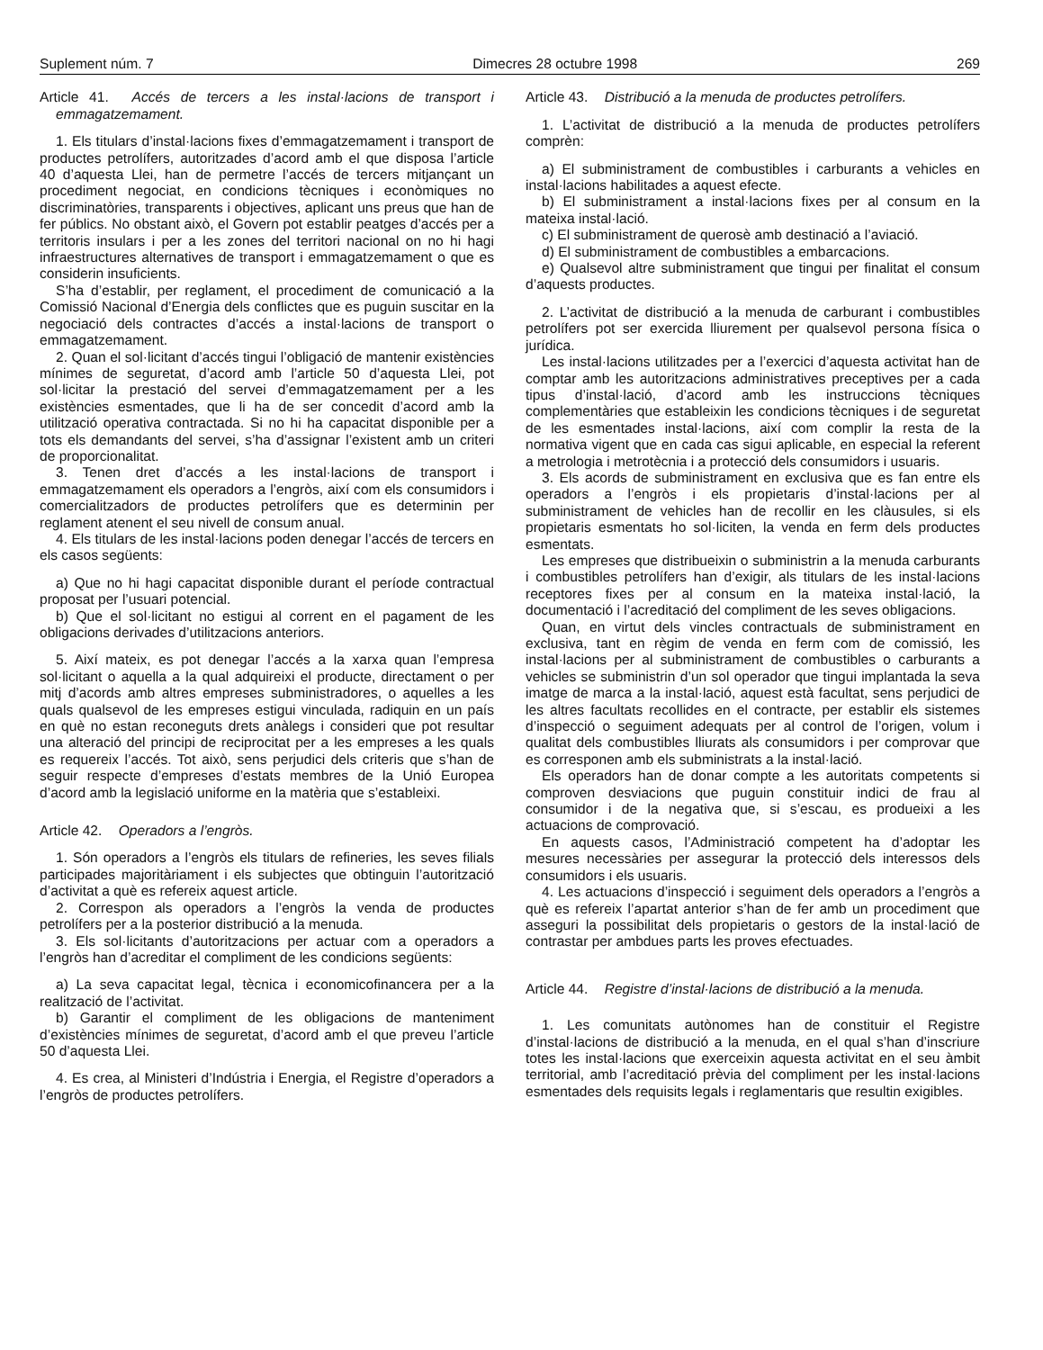Suplement núm. 7 Dimecres 28 octubre 1998 269
Article 41. Accés de tercers a les instal·lacions de transport i emmagatzemament.
1. Els titulars d’instal·lacions fixes d’emmagatzemament i transport de productes petrolífers, autoritzades d’acord amb el que disposa l’article 40 d’aquesta Llei, han de permetre l’accés de tercers mitjançant un procediment negociat, en condicions tècniques i econòmiques no discriminatòries, transparents i objectives, aplicant uns preus que han de fer públics. No obstant això, el Govern pot establir peatges d’accés per a territoris insulars i per a les zones del territori nacional on no hi hagi infraestructures alternatives de transport i emmagatzemament o que es considerin insuficients.
S’ha d’establir, per reglament, el procediment de comunicació a la Comissió Nacional d’Energia dels conflictes que es puguin suscitar en la negociació dels contractes d’accés a instal·lacions de transport o emmagatzemament.
2. Quan el sol·licitant d’accés tingui l’obligació de mantenir existències mínimes de seguretat, d’acord amb l’article 50 d’aquesta Llei, pot sol·licitar la prestació del servei d’emmagatzemament per a les existències esmentades, que li ha de ser concedit d’acord amb la utilització operativa contractada. Si no hi ha capacitat disponible per a tots els demandants del servei, s’ha d’assignar l’existent amb un criteri de proporcionalitat.
3. Tenen dret d’accés a les instal·lacions de transport i emmagatzemament els operadors a l’engròs, així com els consumidors i comercialitzadors de productes petrolífers que es determinin per reglament atenent el seu nivell de consum anual.
4. Els titulars de les instal·lacions poden denegar l’accés de tercers en els casos següents:
a) Que no hi hagi capacitat disponible durant el període contractual proposat per l’usuari potencial.
b) Que el sol·licitant no estigui al corrent en el pagament de les obligacions derivades d’utilitzacions anteriors.
5. Així mateix, es pot denegar l’accés a la xarxa quan l’empresa sol·licitant o aquella a la qual adquireixi el producte, directament o per mitj d’acords amb altres empreses subministradores, o aquelles a les quals qualsevol de les empreses estigui vinculada, radiquin en un país en què no estan reconeguts drets anàlegs i consideri que pot resultar una alteració del principi de reciprocitat per a les empreses a les quals es requereix l’accés. Tot això, sens perjudici dels criteris que s’han de seguir respecte d’empreses d’estats membres de la Unió Europea d’acord amb la legislació uniforme en la matèria que s’estableixi.
Article 42. Operadors a l’engròs.
1. Són operadors a l’engròs els titulars de refineries, les seves filials participades majoritàriament i els subjectes que obtinguin l’autorització d’activitat a què es refereix aquest article.
2. Correspon als operadors a l’engròs la venda de productes petrolífers per a la posterior distribució a la menuda.
3. Els sol·licitants d’autoritzacions per actuar com a operadors a l’engròs han d’acreditar el compliment de les condicions següents:
a) La seva capacitat legal, tècnica i economicofinancera per a la realització de l’activitat.
b) Garantir el compliment de les obligacions de manteniment d’existències mínimes de seguretat, d’acord amb el que preveu l’article 50 d’aquesta Llei.
4. Es crea, al Ministeri d’Indústria i Energia, el Registre d’operadors a l’engròs de productes petrolífers.
Article 43. Distribució a la menuda de productes petrolífers.
1. L’activitat de distribució a la menuda de productes petrolífers comprèn:
a) El subministrament de combustibles i carburants a vehicles en instal·lacions habilitades a aquest efecte.
b) El subministrament a instal·lacions fixes per al consum en la mateixa instal·lació.
c) El subministrament de querosè amb destinació a l’aviació.
d) El subministrament de combustibles a embarcacions.
e) Qualsevol altre subministrament que tingui per finalitat el consum d’aquests productes.
2. L’activitat de distribució a la menuda de carburant i combustibles petrolífers pot ser exercida lliurement per qualsevol persona física o jurídica.
Les instal·lacions utilitzades per a l’exercici d’aquesta activitat han de comptar amb les autoritzacions administratives preceptives per a cada tipus d’instal·lació, d’acord amb les instruccions tècniques complementàries que estableixin les condicions tècniques i de seguretat de les esmentades instal·lacions, així com complir la resta de la normativa vigent que en cada cas sigui aplicable, en especial la referent a metrologia i metrotècnia i a protecció dels consumidors i usuaris.
3. Els acords de subministrament en exclusiva que es fan entre els operadors a l’engròs i els propietaris d’instal·lacions per al subministrament de vehicles han de recollir en les clàusules, si els propietaris esmentats ho sol·liciten, la venda en ferm dels productes esmentats.
Les empreses que distribueixin o subministrin a la menuda carburants i combustibles petrolífers han d’exigir, als titulars de les instal·lacions receptores fixes per al consum en la mateixa instal·lació, la documentació i l’acreditació del compliment de les seves obligacions.
Quan, en virtut dels vincles contractuals de subministrament en exclusiva, tant en règim de venda en ferm com de comissió, les instal·lacions per al subministrament de combustibles o carburants a vehicles se subministrin d’un sol operador que tingui implantada la seva imatge de marca a la instal·lació, aquest està facultat, sens perjudici de les altres facultats recollides en el contracte, per establir els sistemes d’inspecció o seguiment adequats per al control de l’origen, volum i qualitat dels combustibles lliurats als consumidors i per comprovar que es corresponen amb els subministrats a la instal·lació.
Els operadors han de donar compte a les autoritats competents si comproven desviacions que puguin constituir indici de frau al consumidor i de la negativa que, si s’escau, es produeixi a les actuacions de comprovació.
En aquests casos, l’Administració competent ha d’adoptar les mesures necessàries per assegurar la protecció dels interessos dels consumidors i els usuaris.
4. Les actuacions d’inspecció i seguiment dels operadors a l’engròs a què es refereix l’apartat anterior s’han de fer amb un procediment que asseguri la possibilitat dels propietaris o gestors de la instal·lació de contrastar per ambdues parts les proves efectuades.
Article 44. Registre d’instal·lacions de distribució a la menuda.
1. Les comunitats autònomes han de constituir el Registre d’instal·lacions de distribució a la menuda, en el qual s’han d’inscriure totes les instal·lacions que exerceixin aquesta activitat en el seu àmbit territorial, amb l’acreditació prèvia del compliment per les instal·lacions esmentades dels requisits legals i reglamentaris que resultin exigibles.